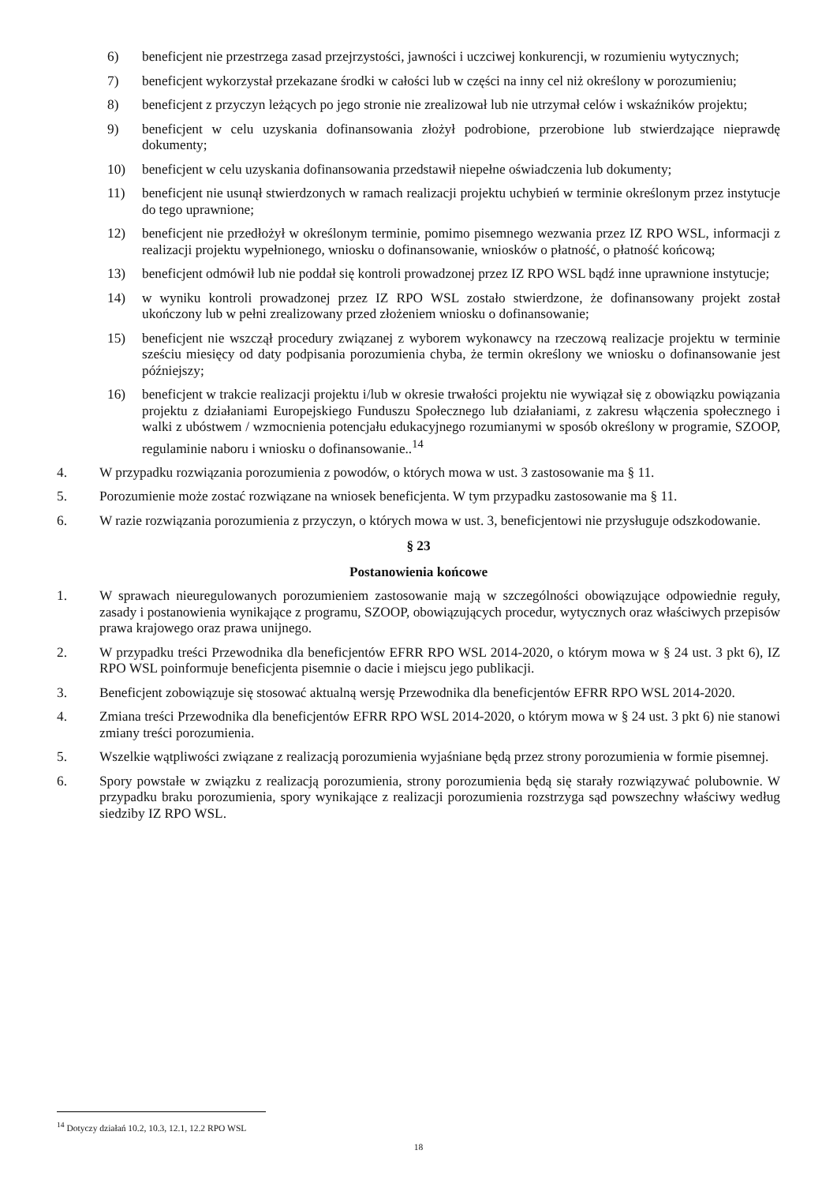6) beneficjent nie przestrzega zasad przejrzystości, jawności i uczciwej konkurencji, w rozumieniu wytycznych;
7) beneficjent wykorzystał przekazane środki w całości lub w części na inny cel niż określony w porozumieniu;
8) beneficjent z przyczyn leżących po jego stronie nie zrealizował lub nie utrzymał celów i wskaźników projektu;
9) beneficjent w celu uzyskania dofinansowania złożył podrobione, przerobione lub stwierdzające nieprawdę dokumenty;
10) beneficjent w celu uzyskania dofinansowania przedstawił niepełne oświadczenia lub dokumenty;
11) beneficjent nie usunął stwierdzonych w ramach realizacji projektu uchybień w terminie określonym przez instytucje do tego uprawnione;
12) beneficjent nie przedłożył w określonym terminie, pomimo pisemnego wezwania przez IZ RPO WSL, informacji z realizacji projektu wypełnionego, wniosku o dofinansowanie, wniosków o płatność, o płatność końcową;
13) beneficjent odmówił lub nie poddał się kontroli prowadzonej przez IZ RPO WSL bądź inne uprawnione instytucje;
14) w wyniku kontroli prowadzonej przez IZ RPO WSL zostało stwierdzone, że dofinansowany projekt został ukończony lub w pełni zrealizowany przed złożeniem wniosku o dofinansowanie;
15) beneficjent nie wszczął procedury związanej z wyborem wykonawcy na rzeczową realizacje projektu w terminie sześciu miesięcy od daty podpisania porozumienia chyba, że termin określony we wniosku o dofinansowanie jest późniejszy;
16) beneficjent w trakcie realizacji projektu i/lub w okresie trwałości projektu nie wywiązał się z obowiązku powiązania projektu z działaniami Europejskiego Funduszu Społecznego lub działaniami, z zakresu włączenia społecznego i walki z ubóstwem / wzmocnienia potencjału edukacyjnego rozumianymi w sposób określony w programie, SZOOP, regulaminie naboru i wniosku o dofinansowanie..<sup>14</sup>
4. W przypadku rozwiązania porozumienia z powodów, o których mowa w ust. 3 zastosowanie ma § 11.
5. Porozumienie może zostać rozwiązane na wniosek beneficjenta. W tym przypadku zastosowanie ma § 11.
6. W razie rozwiązania porozumienia z przyczyn, o których mowa w ust. 3, beneficjentowi nie przysługuje odszkodowanie.
§ 23
Postanowienia końcowe
1. W sprawach nieuregulowanych porozumieniem zastosowanie mają w szczególności obowiązujące odpowiednie reguły, zasady i postanowienia wynikające z programu, SZOOP, obowiązujących procedur, wytycznych oraz właściwych przepisów prawa krajowego oraz prawa unijnego.
2. W przypadku treści Przewodnika dla beneficjentów EFRR RPO WSL 2014-2020, o którym mowa w § 24 ust. 3 pkt 6), IZ RPO WSL poinformuje beneficjenta pisemnie o dacie i miejscu jego publikacji.
3. Beneficjent zobowiązuje się stosować aktualną wersję Przewodnika dla beneficjentów EFRR RPO WSL 2014-2020.
4. Zmiana treści Przewodnika dla beneficjentów EFRR RPO WSL 2014-2020, o którym mowa w § 24 ust. 3 pkt 6) nie stanowi zmiany treści porozumienia.
5. Wszelkie wątpliwości związane z realizacją porozumienia wyjaśniane będą przez strony porozumienia w formie pisemnej.
6. Spory powstałe w związku z realizacją porozumienia, strony porozumienia będą się starały rozwiązywać polubownie. W przypadku braku porozumienia, spory wynikające z realizacji porozumienia rozstrzyga sąd powszechny właściwy według siedziby IZ RPO WSL.
<sup>14</sup> Dotyczy działań 10.2, 10.3, 12.1, 12.2 RPO WSL
18